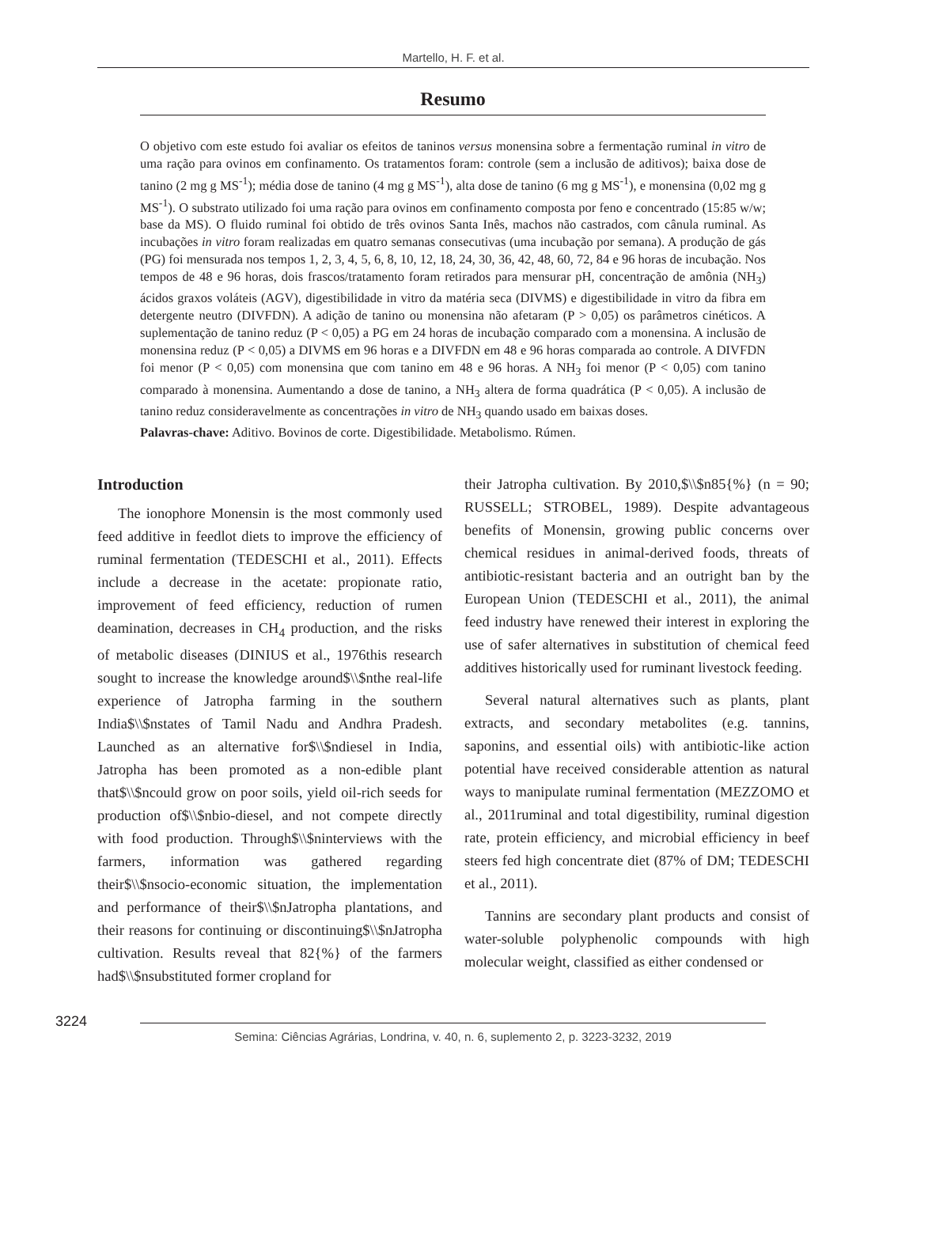Martello, H. F. et al.
Resumo
O objetivo com este estudo foi avaliar os efeitos de taninos versus monensina sobre a fermentação ruminal in vitro de uma ração para ovinos em confinamento. Os tratamentos foram: controle (sem a inclusão de aditivos); baixa dose de tanino (2 mg g MS<sup>-1</sup>); média dose de tanino (4 mg g MS<sup>-1</sup>), alta dose de tanino (6 mg g MS<sup>-1</sup>), e monensina (0,02 mg g MS<sup>-1</sup>). O substrato utilizado foi uma ração para ovinos em confinamento composta por feno e concentrado (15:85 w/w; base da MS). O fluido ruminal foi obtido de três ovinos Santa Inês, machos não castrados, com cânula ruminal. As incubações in vitro foram realizadas em quatro semanas consecutivas (uma incubação por semana). A produção de gás (PG) foi mensurada nos tempos 1, 2, 3, 4, 5, 6, 8, 10, 12, 18, 24, 30, 36, 42, 48, 60, 72, 84 e 96 horas de incubação. Nos tempos de 48 e 96 horas, dois frascos/tratamento foram retirados para mensurar pH, concentração de amônia (NH<sub>3</sub>) ácidos graxos voláteis (AGV), digestibilidade in vitro da matéria seca (DIVMS) e digestibilidade in vitro da fibra em detergente neutro (DIVFDN). A adição de tanino ou monensina não afetaram (P > 0,05) os parâmetros cinéticos. A suplementação de tanino reduz (P < 0,05) a PG em 24 horas de incubação comparado com a monensina. A inclusão de monensina reduz (P < 0,05) a DIVMS em 96 horas e a DIVFDN em 48 e 96 horas comparada ao controle. A DIVFDN foi menor (P < 0,05) com monensina que com tanino em 48 e 96 horas. A NH<sub>3</sub> foi menor (P < 0,05) com tanino comparado à monensina. Aumentando a dose de tanino, a NH<sub>3</sub> altera de forma quadrática (P < 0,05). A inclusão de tanino reduz consideravelmente as concentrações in vitro de NH<sub>3</sub> quando usado em baixas doses.
Palavras-chave: Aditivo. Bovinos de corte. Digestibilidade. Metabolismo. Rúmen.
Introduction
The ionophore Monensin is the most commonly used feed additive in feedlot diets to improve the efficiency of ruminal fermentation (TEDESCHI et al., 2011). Effects include a decrease in the acetate: propionate ratio, improvement of feed efficiency, reduction of rumen deamination, decreases in CH<sub>4</sub> production, and the risks of metabolic diseases (DINIUS et al., 1976this research sought to increase the knowledge around$\\$nthe real-life experience of Jatropha farming in the southern India$\\$nstates of Tamil Nadu and Andhra Pradesh. Launched as an alternative for$\\$ndiesel in India, Jatropha has been promoted as a non-edible plant that$\\$ncould grow on poor soils, yield oil-rich seeds for production of$\\$nbio-diesel, and not compete directly with food production. Through$\\$ninterviews with the farmers, information was gathered regarding their$\\$nsocio-economic situation, the implementation and performance of their$\\$nJatropha plantations, and their reasons for continuing or discontinuing$\\$nJatropha cultivation. Results reveal that 82{%} of the farmers had$\\$nsubstituted former cropland for
their Jatropha cultivation. By 2010,$\\$n85{%} (n = 90; RUSSELL; STROBEL, 1989). Despite advantageous benefits of Monensin, growing public concerns over chemical residues in animal-derived foods, threats of antibiotic-resistant bacteria and an outright ban by the European Union (TEDESCHI et al., 2011), the animal feed industry have renewed their interest in exploring the use of safer alternatives in substitution of chemical feed additives historically used for ruminant livestock feeding.
Several natural alternatives such as plants, plant extracts, and secondary metabolites (e.g. tannins, saponins, and essential oils) with antibiotic-like action potential have received considerable attention as natural ways to manipulate ruminal fermentation (MEZZOMO et al., 2011ruminal and total digestibility, ruminal digestion rate, protein efficiency, and microbial efficiency in beef steers fed high concentrate diet (87% of DM; TEDESCHI et al., 2011).
Tannins are secondary plant products and consist of water-soluble polyphenolic compounds with high molecular weight, classified as either condensed or
3224
Semina: Ciências Agrárias, Londrina, v. 40, n. 6, suplemento 2, p. 3223-3232, 2019